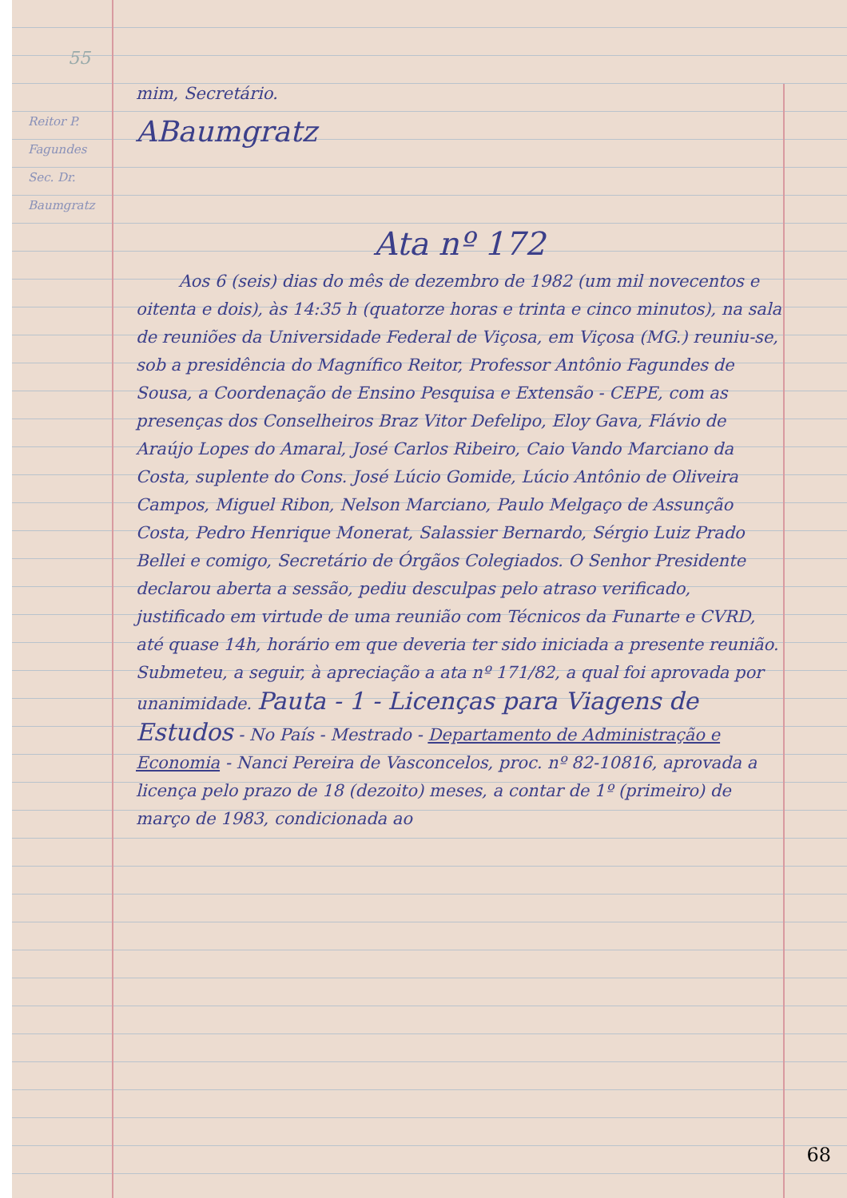55
mim, Secretário.
Reitor P. Fagundes
Sec. Dr. Baumgratz
ABaumgratz
Ata nº 172
Aos 6 (seis) dias do mês de dezembro de 1982 (um mil novecentos e oitenta e dois), às 14:35 h (quatorze horas e trinta e cinco minutos), na sala de reuniões da Universidade Federal de Viçosa, em Viçosa (MG.) reuniu-se, sob a presidência do Magnífico Reitor, Professor Antônio Fagundes de Sousa, a Coordenação de Ensino Pesquisa e Extensão - CEPE, com as presenças dos Conselheiros Braz Vitor Defelipo, Eloy Gava, Flávio de Araújo Lopes do Amaral, José Carlos Ribeiro, Caio Vando Marciano da Costa, suplente do Cons. José Lúcio Gomide, Lúcio Antônio de Oliveira Campos, Miguel Ribon, Nelson Marciano, Paulo Melgaço de Assunção Costa, Pedro Henrique Monerat, Salassier Bernardo, Sérgio Luiz Prado Bellei e comigo, Secretário de Órgãos Colegiados. O Senhor Presidente declarou aberta a sessão, pediu desculpas pelo atraso verificado, justificado em virtude de uma reunião com Técnicos da Funarte e CVRD, até quase 14h, horário em que deveria ter sido iniciada a presente reunião. Submeteu, a seguir, à apreciação a ata nº 171/82, a qual foi aprovada por unanimidade. Pauta - 1 - Licenças para Viagens de Estudos - No País - Mestrado - Departamento de Administração e Economia - Nanci Pereira de Vasconcelos, proc. nº 82-10816, aprovada a licença pelo prazo de 18 (dezoito) meses, a contar de 1º (primeiro) de março de 1983, condicionada ao
68